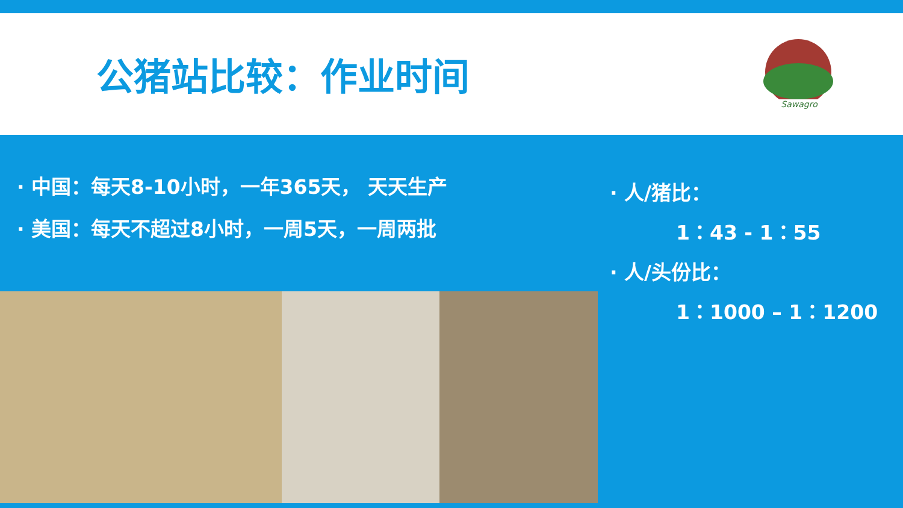公猪站比较：作业时间
Sawagro
· 中国：每天8-10小时，一年365天， 天天生产
· 美国：每天不超过8小时，一周5天，一周两批
· 人/猪比：
1：43 - 1：55
· 人/头份比：
1：1000 – 1：1200